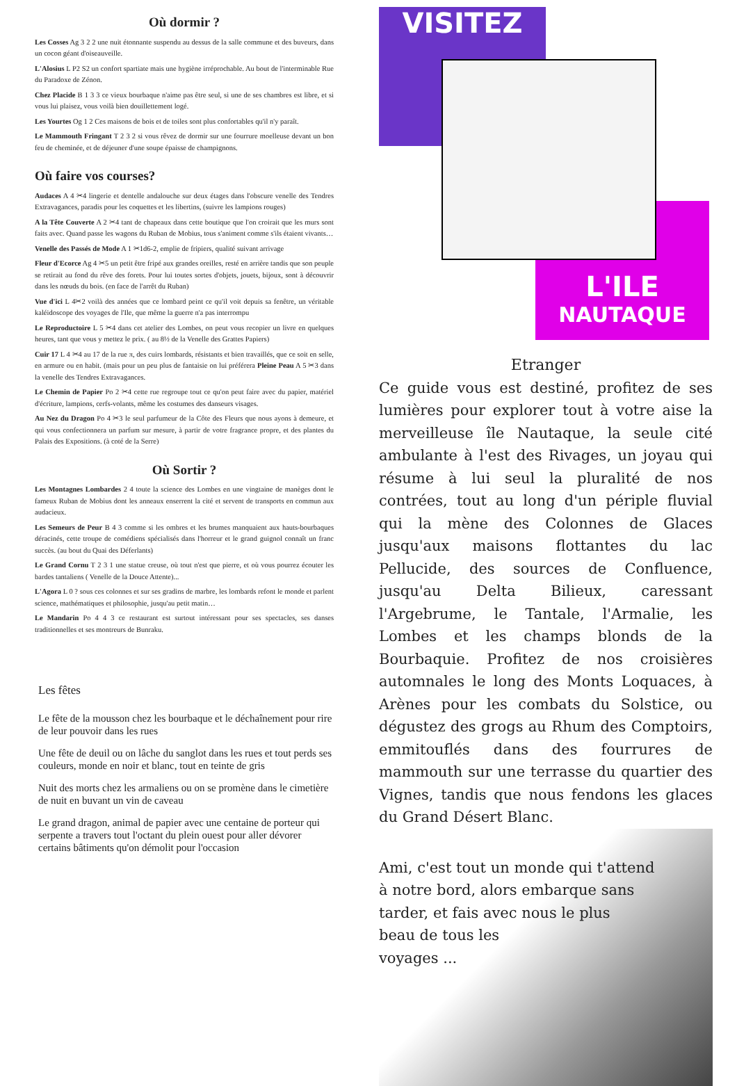Où dormir ?
Les Cosses Ag 3 2 2 une nuit étonnante suspendu au dessus de la salle commune et des buveurs, dans un cocon géant d'oiseauveille.
L'Alosius L P2 S2 un confort spartiate mais une hygiène irréprochable. Au bout de l'interminable Rue du Paradoxe de Zénon.
Chez Placide B 1 3 3 ce vieux bourbaque n'aime pas être seul, si une de ses chambres est libre, et si vous lui plaisez, vous voilà bien douillettement logé.
Les Yourtes Og 1 2 Ces maisons de bois et de toiles sont plus confortables qu'il n'y paraît.
Le Mammouth Fringant T 2 3 2 si vous rêvez de dormir sur une fourrure moelleuse devant un bon feu de cheminée, et de déjeuner d'une soupe épaisse de champignons.
Où faire vos courses?
Audaces A 4 ✂4 lingerie et dentelle andalouche sur deux étages dans l'obscure venelle des Tendres Extravagances, paradis pour les coquettes et les libertins, (suivre les lampions rouges)
A la Tête Couverte A 2 ✂4 tant de chapeaux dans cette boutique que l'on croirait que les murs sont faits avec. Quand passe les wagons du Ruban de Mobius, tous s'animent comme s'ils étaient vivants…
Venelle des Passés de Mode A 1 ✂1d6-2, emplie de fripiers, qualité suivant arrivage
Fleur d'Ecorce Ag 4 ✂5 un petit être fripé aux grandes oreilles, resté en arrière tandis que son peuple se retirait au fond du rêve des forets. Pour lui toutes sortes d'objets, jouets, bijoux, sont à découvrir dans les nœuds du bois. (en face de l'arrêt du Ruban)
Vue d'ici L 4✂2 voilà des années que ce lombard peint ce qu'il voit depuis sa fenêtre, un véritable kaléidoscope des voyages de l'Ile, que même la guerre n'a pas interrompu
Le Reproductoire L 5 ✂4 dans cet atelier des Lombes, on peut vous recopier un livre en quelques heures, tant que vous y mettez le prix. ( au 8½ de la Venelle des Grattes Papiers)
Cuir 17 L 4 ✂4 au 17 de la rue π, des cuirs lombards, résistants et bien travaillés, que ce soit en selle, en armure ou en habit. (mais pour un peu plus de fantaisie on lui préférera Pleine Peau A 5 ✂3 dans la venelle des Tendres Extravagances.
Le Chemin de Papier Po 2 ✂4 cette rue regroupe tout ce qu'on peut faire avec du papier, matériel d'écriture, lampions, cerfs-volants, même les costumes des danseurs visages.
Au Nez du Dragon Po 4 ✂3 le seul parfumeur de la Côte des Fleurs que nous ayons à demeure, et qui vous confectionnera un parfum sur mesure, à partir de votre fragrance propre, et des plantes du Palais des Expositions. (à coté de la Serre)
Où Sortir ?
Les Montagnes Lombardes 2 4 toute la science des Lombes en une vingtaine de manèges dont le fameux Ruban de Mobius dont les anneaux enserrent la cité et servent de transports en commun aux audacieux.
Les Semeurs de Peur B 4 3 comme si les ombres et les brumes manquaient aux hauts-bourbaques déracinés, cette troupe de comédiens spécialisés dans l'horreur et le grand guignol connaît un franc succès. (au bout du Quai des Déferlants)
Le Grand Cornu T 2 3 1 une statue creuse, où tout n'est que pierre, et où vous pourrez écouter les bardes tantaliens ( Venelle de la Douce Attente)...
L'Agora L 0 ? sous ces colonnes et sur ses gradins de marbre, les lombards refont le monde et parlent science, mathématiques et philosophie, jusqu'au petit matin…
Le Mandarin Po 4 4 3 ce restaurant est surtout intéressant pour ses spectacles, ses danses traditionnelles et ses montreurs de Bunraku.
Les fêtes
Le fête de la mousson chez les bourbaque et le déchaînement pour rire de leur pouvoir dans les rues
Une fête de deuil ou on lâche du sanglot dans les rues et tout perds ses couleurs, monde en noir et blanc, tout en teinte de gris
Nuit des morts chez les armaliens ou on se promène dans le cimetière de nuit en buvant un vin de caveau
Le grand dragon, animal de papier avec une centaine de porteur qui serpente a travers tout l'octant du plein ouest pour aller dévorer certains bâtiments qu'on démolit pour l'occasion
VISITEZ
L'ILE
NAUTAQUE
Etranger
Ce guide vous est destiné, profitez de ses lumières pour explorer tout à votre aise la merveilleuse île Nautaque, la seule cité ambulante à l'est des Rivages, un joyau qui résume à lui seul la pluralité de nos contrées, tout au long d'un périple fluvial qui la mène des Colonnes de Glaces jusqu'aux maisons flottantes du lac Pellucide, des sources de Confluence, jusqu'au Delta Bilieux, caressant l'Argebrume, le Tantale, l'Armalie, les Lombes et les champs blonds de la Bourbaquie. Profitez de nos croisières automnales le long des Monts Loquaces, à Arènes pour les combats du Solstice, ou dégustez des grogs au Rhum des Comptoirs, emmitouflés dans des fourrures de mammouth sur une terrasse du quartier des Vignes, tandis que nous fendons les glaces du Grand Désert Blanc.
Ami, c'est tout un monde qui t'attend
à notre bord, alors embarque sans
tarder, et fais avec nous le plus
beau de tous les
voyages ...